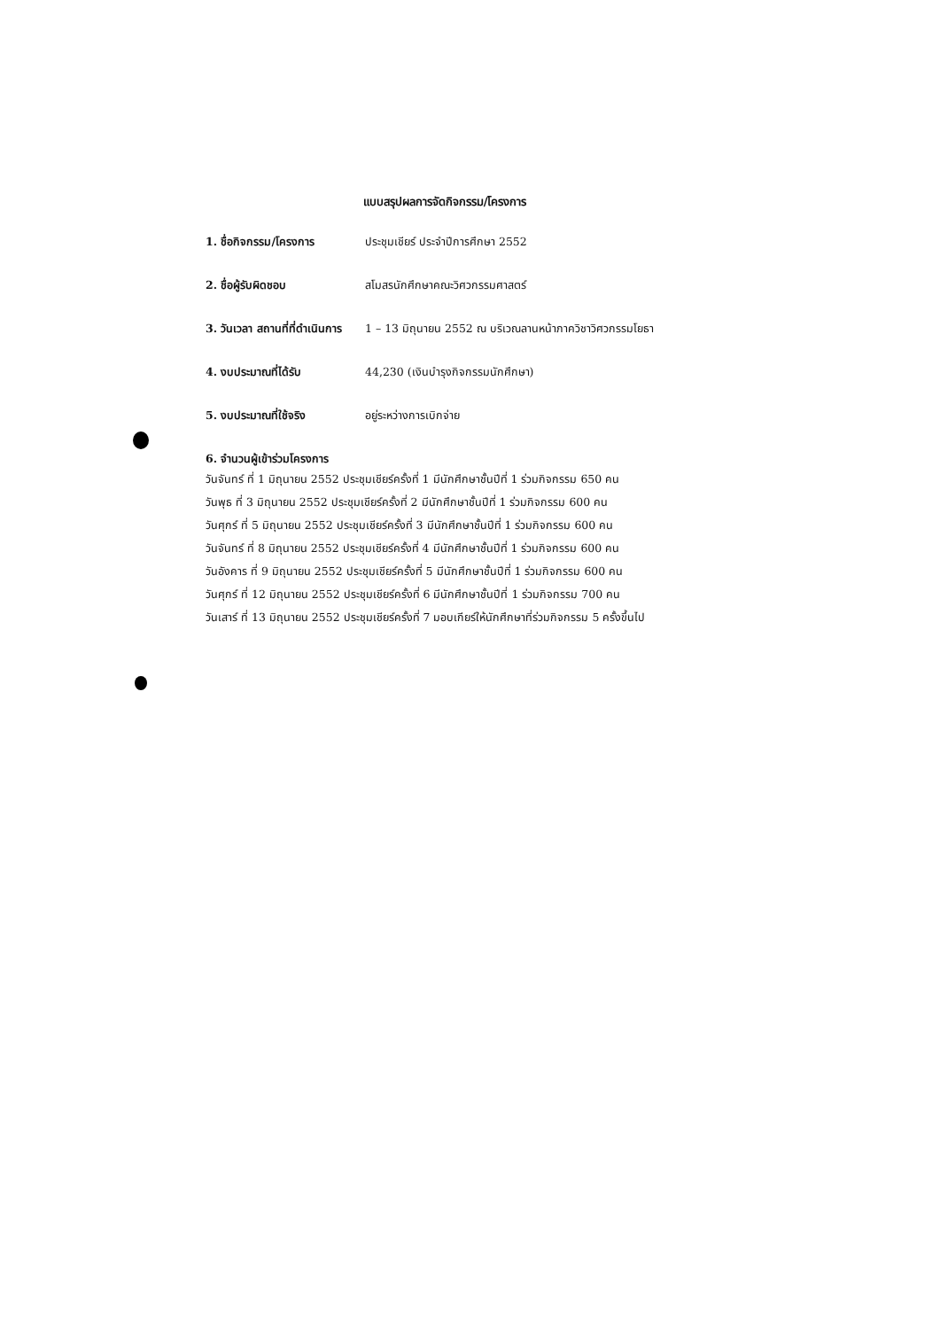แบบสรุปผลการจัดกิจกรรม/โครงการ
1. ชื่อกิจกรรม/โครงการ ประชุมเชียร์ ประจำปีการศึกษา 2552
2. ชื่อผู้รับผิดชอบ สโมสรนักศึกษาคณะวิศวกรรมศาสตร์
3. วันเวลา สถานที่ที่ดำเนินการ 1 – 13 มิถุนายน 2552 ณ บริเวณลานหน้าภาควิชาวิศวกรรมโยธา
4. งบประมาณที่ได้รับ 44,230 (เงินบำรุงกิจกรรมนักศึกษา)
5. งบประมาณที่ใช้จริง อยู่ระหว่างการเบิกจ่าย
6. จำนวนผู้เข้าร่วมโครงการ
วันจันทร์ ที่ 1 มิถุนายน 2552 ประชุมเชียร์ครั้งที่ 1 มีนักศึกษาชั้นปีที่ 1 ร่วมกิจกรรม 650 คน
วันพุธ ที่ 3 มิถุนายน 2552 ประชุมเชียร์ครั้งที่ 2 มีนักศึกษาชั้นปีที่ 1 ร่วมกิจกรรม 600 คน
วันศุกร์ ที่ 5 มิถุนายน 2552 ประชุมเชียร์ครั้งที่ 3 มีนักศึกษาชั้นปีที่ 1 ร่วมกิจกรรม 600 คน
วันจันทร์ ที่ 8 มิถุนายน 2552 ประชุมเชียร์ครั้งที่ 4 มีนักศึกษาชั้นปีที่ 1 ร่วมกิจกรรม 600 คน
วันอังคาร ที่ 9 มิถุนายน 2552 ประชุมเชียร์ครั้งที่ 5 มีนักศึกษาชั้นปีที่ 1 ร่วมกิจกรรม 600 คน
วันศุกร์ ที่ 12 มิถุนายน 2552 ประชุมเชียร์ครั้งที่ 6 มีนักศึกษาชั้นปีที่ 1 ร่วมกิจกรรม 700 คน
วันเสาร์ ที่ 13 มิถุนายน 2552 ประชุมเชียร์ครั้งที่ 7 มอบเกียร์ให้นักศึกษาที่ร่วมกิจกรรม 5 ครั้งขึ้นไป